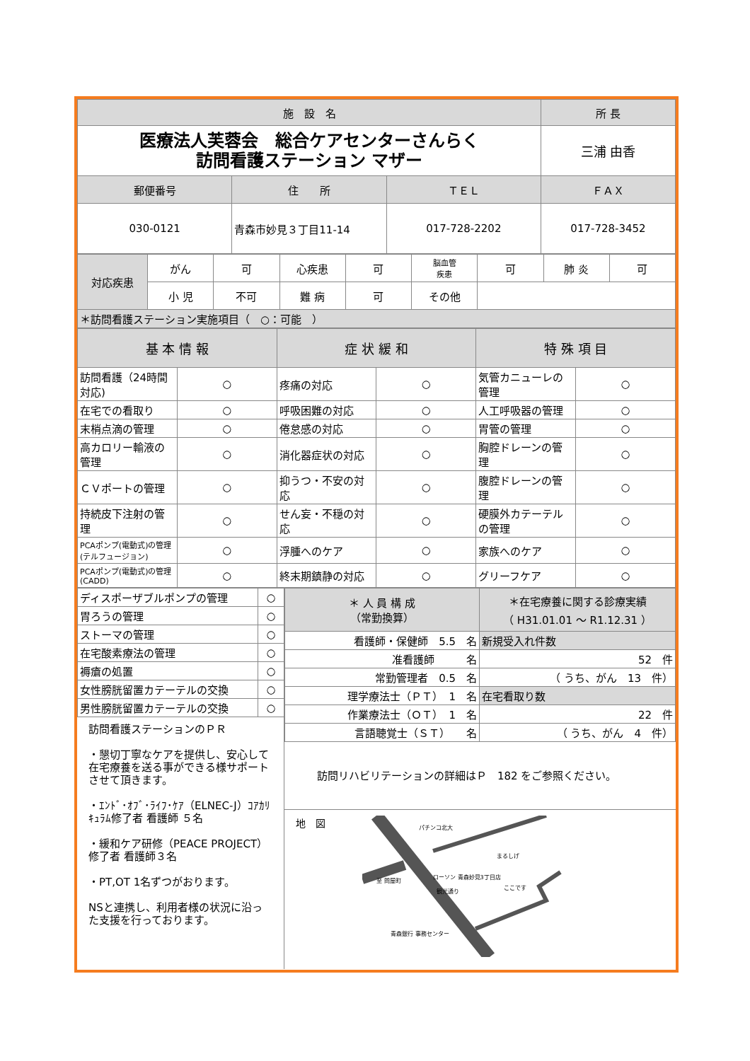| 施 設 名 | | | 所 長 |
| --- | --- | --- | --- |
| 医療法人芙蓉会 総合ケアセンターさんらく 訪問看護ステーション マザー | | | 三浦 由香 |
| 郵便番号 | 住 所 | ＴＥＬ | ＦＡＸ |
| 030-0121 | 青森市妙見３丁目11-14 | 017-728-2202 | 017-728-3452 |
| 対応疾患 | がん | 可 | 心疾患 | 可 | 脳血管 疾患 | 可 | 肺 炎 | 可 |
| | 小 児 | 不可 | 難 病 | 可 | その他 | | | |
| ＊訪問看護ステーション実施項目（ ○：可能 ） | | | | | | | | |
| 基 本 情 報 | | 症 状 緩 和 | | 特 殊 項 目 | |
| --- | --- | --- | --- | --- | --- |
| 訪問看護（24時間対応) | ○ | 疼痛の対応 | ○ | 気管カニューレの管理 | ○ |
| 在宅での看取り | ○ | 呼吸困難の対応 | ○ | 人工呼吸器の管理 | ○ |
| 末梢点滴の管理 | ○ | 倦怠感の対応 | ○ | 胃管の管理 | ○ |
| 高カロリー輸液の管理 | ○ | 消化器症状の対応 | ○ | 胸腔ドレーンの管理 | ○ |
| ＣＶポートの管理 | ○ | 抑うつ・不安の対応 | ○ | 腹腔ドレーンの管理 | ○ |
| 持続皮下注射の管理 | ○ | せん妄・不穏の対応 | ○ | 硬膜外カテーテルの管理 | ○ |
| PCAポンプ(電動式)の管理(テルフュージョン) | ○ | 浮腫へのケア | ○ | 家族へのケア | ○ |
| PCAポンプ(電動式)の管理(CADD) | ○ | 終末期鎮静の対応 | ○ | グリーフケア | ○ |
| ディスポーザブルポンプの管理 | ○ |
| 胃ろうの管理 | ○ |
| ストーマの管理 | ○ |
| 在宅酸素療法の管理 | ○ |
| 褥瘡の処置 | ○ |
| 女性膀胱留置カテーテルの交換 | ○ |
| 男性膀胱留置カテーテルの交換 | ○ |
訪問看護ステーションのＰＲ
・懇切丁寧なケアを提供し、安心して在宅療養を送る事ができる様サポートさせて頂きます。
・ｴﾝﾄﾞ･ｵﾌﾞ･ﾗｲﾌ･ｹｱ（ELNEC-J）ｺｱｶﾘｷｭﾗﾑ修了者 看護師 ５名
・緩和ケア研修（PEACE PROJECT）修了者 看護師３名
・PT,OT 1名ずつがおります。
NSと連携し、利用者様の状況に沿った支援を行っております。
| ＊ 人 員 構 成 （常勤換算） | ＊在宅療養に関する診療実績 （ H31.01.01 ～ R1.12.31 ） |
| --- | --- |
| 看護師・保健師 5.5 名 | 新規受入れ件数 |
| 准看護師 名 | 52 件 |
| 常勤管理者 0.5 名 | （ うち、がん 13 件） |
| 理学療法士（ＰＴ） 1 名 | 在宅看取り数 |
| 作業療法士（ＯＴ） 1 名 | 22 件 |
| 言語聴覚士（ＳＴ） 名 | （ うち、がん 4 件） |
訪問リハビリテーションの詳細はＰ　182 をご参照ください。
地　図
パチンコ北大
まるしげ
ローソン 青森妙見3丁目店
ここです
青森銀行 事務センター
至 問屋町
観光通り